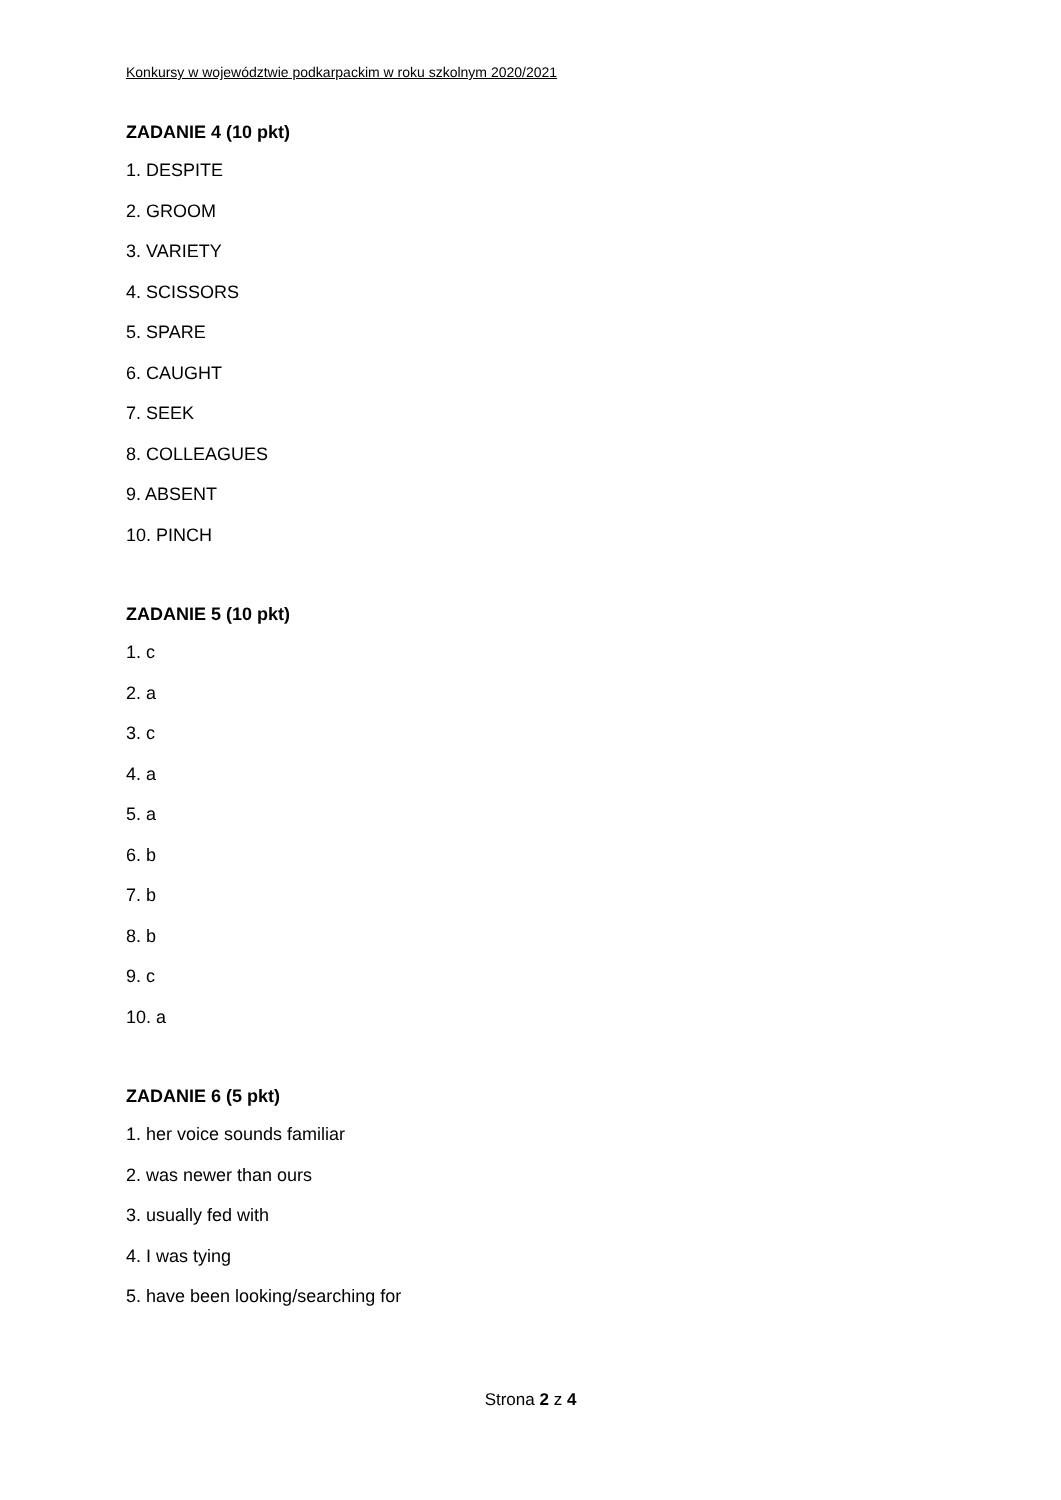Konkursy w województwie podkarpackim w roku szkolnym 2020/2021
ZADANIE 4 (10 pkt)
1. DESPITE
2. GROOM
3. VARIETY
4. SCISSORS
5. SPARE
6. CAUGHT
7. SEEK
8. COLLEAGUES
9. ABSENT
10. PINCH
ZADANIE 5 (10 pkt)
1. c
2. a
3. c
4. a
5. a
6. b
7. b
8. b
9. c
10. a
ZADANIE 6 (5 pkt)
1. her voice sounds familiar
2. was newer than ours
3. usually fed with
4. I was tying
5. have been looking/searching for
Strona 2 z 4